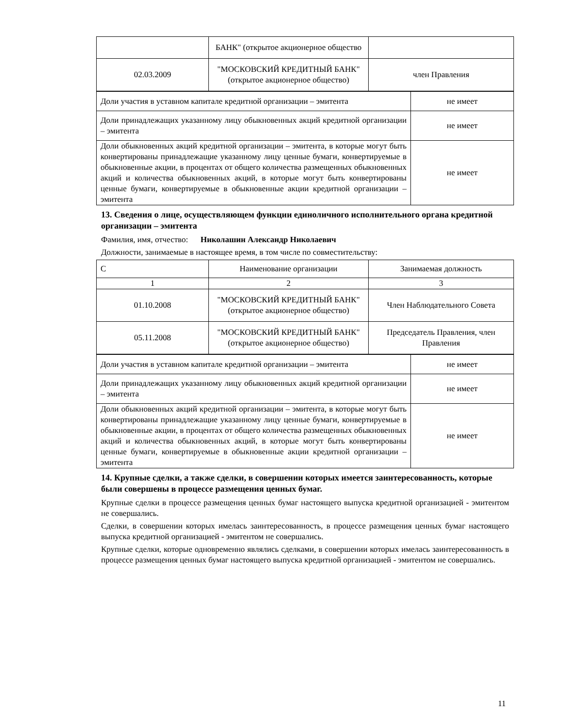| | БАНК" (открытое акционерное общество | |
| 02.03.2009 | "МОСКОВСКИЙ КРЕДИТНЫЙ БАНК" (открытое акционерное общество) | член Правления |
| Доли участия в уставном капитале кредитной организации – эмитента | не имеет |
| Доли принадлежащих указанному лицу обыкновенных акций кредитной организации – эмитента | не имеет |
| Доли обыкновенных акций кредитной организации – эмитента, в которые могут быть конвертированы принадлежащие указанному лицу ценные бумаги, конвертируемые в обыкновенные акции, в процентах от общего количества размещенных обыкновенных акций и количества обыкновенных акций, в которые могут быть конвертированы ценные бумаги, конвертируемые в обыкновенные акции кредитной организации – эмитента | не имеет |
13. Сведения о лице, осуществляющем функции единоличного исполнительного органа кредитной организации – эмитента
Фамилия, имя, отчество: Николашин Александр Николаевич
Должности, занимаемые в настоящее время, в том числе по совместительству:
| С | Наименование организации | Занимаемая должность |
| 1 | 2 | 3 |
| 01.10.2008 | "МОСКОВСКИЙ КРЕДИТНЫЙ БАНК" (открытое акционерное общество) | Член Наблюдательного Совета |
| 05.11.2008 | "МОСКОВСКИЙ КРЕДИТНЫЙ БАНК" (открытое акционерное общество) | Председатель Правления, член Правления |
| Доли участия в уставном капитале кредитной организации – эмитента | не имеет |
| Доли принадлежащих указанному лицу обыкновенных акций кредитной организации – эмитента | не имеет |
| Доли обыкновенных акций кредитной организации – эмитента, в которые могут быть конвертированы принадлежащие указанному лицу ценные бумаги, конвертируемые в обыкновенные акции, в процентах от общего количества размещенных обыкновенных акций и количества обыкновенных акций, в которые могут быть конвертированы ценные бумаги, конвертируемые в обыкновенные акции кредитной организации – эмитента | не имеет |
14. Крупные сделки, а также сделки, в совершении которых имеется заинтересованность, которые были совершены в процессе размещения ценных бумаг.
Крупные сделки в процессе размещения ценных бумаг настоящего выпуска кредитной организацией - эмитентом не совершались.
Сделки, в совершении которых имелась заинтересованность, в процессе размещения ценных бумаг настоящего выпуска кредитной организацией - эмитентом не совершались.
Крупные сделки, которые одновременно являлись сделками, в совершении которых имелась заинтересованность в процессе размещения ценных бумаг настоящего выпуска кредитной организацией - эмитентом не совершались.
11